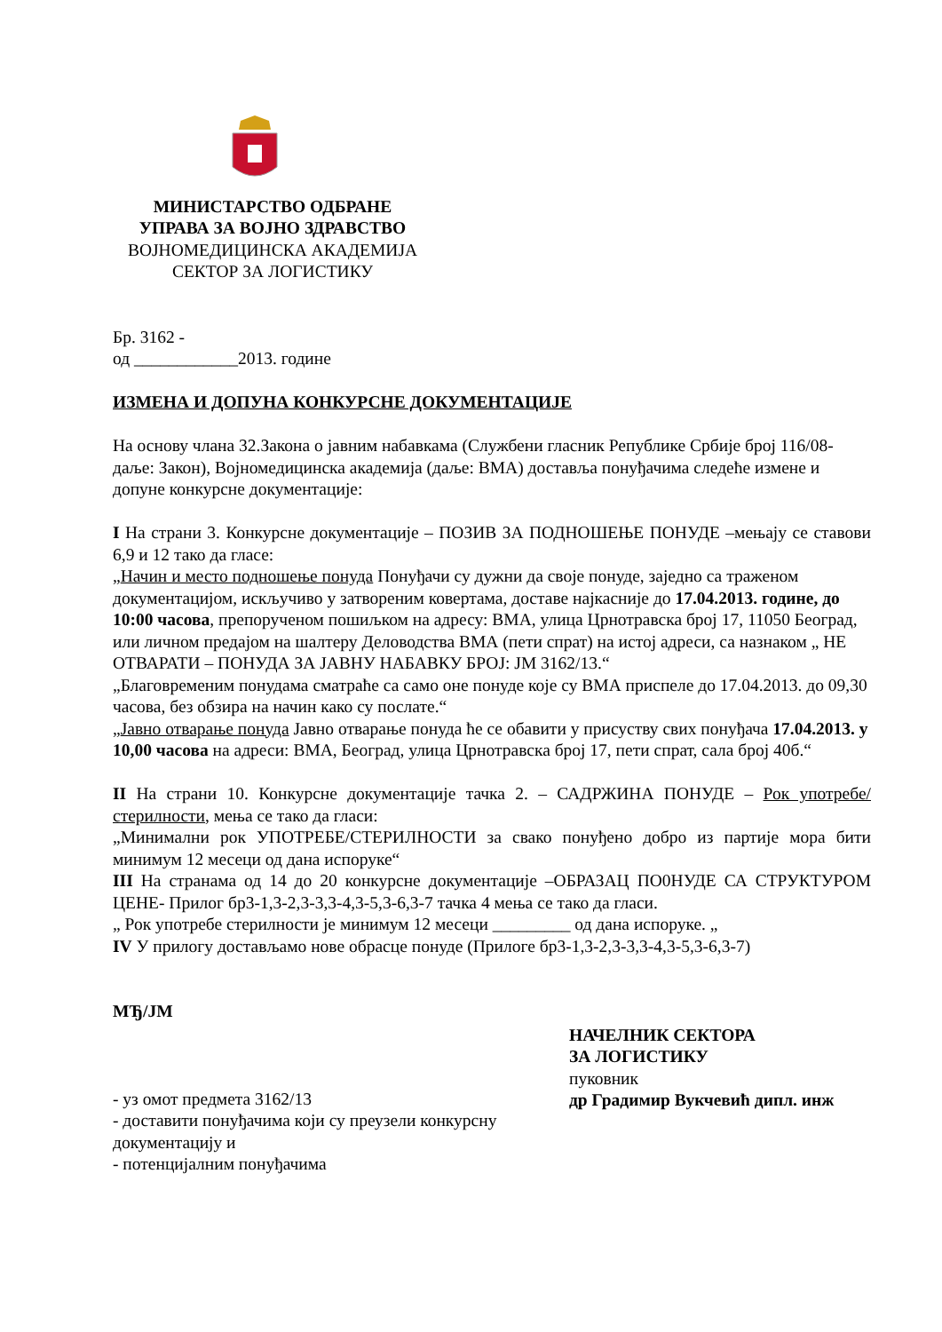МИНИСТАРСТВО ОДБРАНЕ
УПРАВА ЗА ВОЈНО ЗДРАВСТВО
ВОЈНОМЕДИЦИНСКА АКАДЕМИЈА
СЕКТОР ЗА ЛОГИСТИКУ
Бр. 3162 -
од ____________2013. године
ИЗМЕНА И ДОПУНА КОНКУРСНЕ ДОКУМЕНТАЦИЈЕ
На основу члана 32.Закона о јавним набавкама (Службени гласник Републике Србије број 116/08-даље: Закон), Војномедицинска академија (даље: ВМА) доставља понуђачима следеће измене и допуне конкурсне документације:
I На страни 3. Конкурсне документације – ПОЗИВ ЗА ПОДНОШЕЊЕ ПОНУДЕ –мењају се ставови 6,9 и 12 тако да гласе:
„Начин и место подношење понуда Понуђачи су дужни да своје понуде, заједно са траженом документацијом, искључиво у затвореним ковертама, доставе најкасније до 17.04.2013. године, до 10:00 часова, препорученом пошиљком на адресу: ВМА, улица Црнотравска број 17, 11050 Београд, или личном предајом на шалтеру Деловодства ВМА (пети спрат) на истој адреси, са назнаком „ НЕ ОТВАРАТИ – ПОНУДА ЗА ЈАВНУ НАБАВКУ БРОЈ: ЈМ 3162/13.“
„Благовременим понудама сматраће са само оне понуде које су ВМА приспеле до 17.04.2013. до 09,30 часова, без обзира на начин како су послате.“
„Јавно отварање понуда Јавно отварање понуда ће се обавити у присуству свих понуђача 17.04.2013. у 10,00 часова на адреси: ВМА, Београд, улица Црнотравска број 17, пети спрат, сала број 40б.“
II На страни 10. Конкурсне документације тачка 2. – САДРЖИНА ПОНУДЕ – Рок употребе/стерилности, мења се тако да гласи:
„Минимални рок УПОТРЕБЕ/СТЕРИЛНОСТИ за свако понуђено добро из партије мора бити минимум 12 месеци од дана испоруке“
III На странама од 14 до 20 конкурсне документације –ОБРАЗАЦ ПО0НУДЕ СА СТРУКТУРОМ ЦЕНЕ- Прилог бр3-1,3-2,3-3,3-4,3-5,3-6,3-7 тачка 4 мења се тако да гласи.
„ Рок употребе стерилности је минимум 12 месеци _________ од дана испоруке. „
IV У прилогу достављамо нове обрасце понуде (Прилоге бр3-1,3-2,3-3,3-4,3-5,3-6,3-7)
МЂ/ЈМ
- уз омот предмета 3162/13
- доставити понуђачима који су преузели конкурсну документацију и
- потенцијалним понуђачима
НАЧЕЛНИК СЕКТОРА
ЗА ЛОГИСТИКУ
пуковник
др Градимир Вукчевић дипл. инж